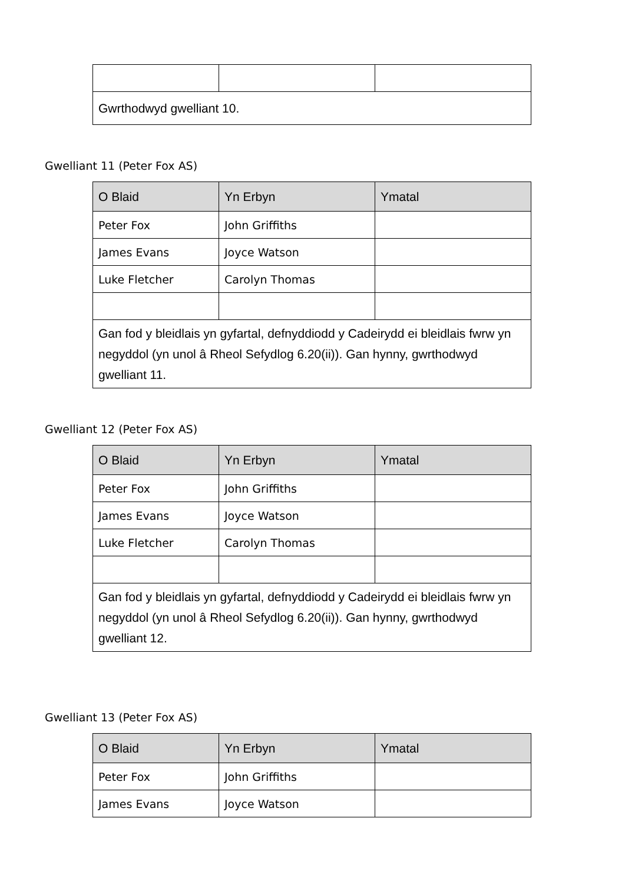| Gwrthodwyd gwelliant 10. | | |
Gwelliant 11 (Peter Fox AS)
| O Blaid | Yn Erbyn | Ymatal |
| --- | --- | --- |
| Peter Fox | John Griffiths | |
| James Evans | Joyce Watson | |
| Luke Fletcher | Carolyn Thomas | |
| Gan fod y bleidlais yn gyfartal, defnyddiodd y Cadeirydd ei bleidlais fwrw yn negyddol (yn unol â Rheol Sefydlog 6.20(ii)). Gan hynny, gwrthodwyd gwelliant 11. | | |
Gwelliant 12 (Peter Fox AS)
| O Blaid | Yn Erbyn | Ymatal |
| --- | --- | --- |
| Peter Fox | John Griffiths | |
| James Evans | Joyce Watson | |
| Luke Fletcher | Carolyn Thomas | |
| Gan fod y bleidlais yn gyfartal, defnyddiodd y Cadeirydd ei bleidlais fwrw yn negyddol (yn unol â Rheol Sefydlog 6.20(ii)). Gan hynny, gwrthodwyd gwelliant 12. | | |
Gwelliant 13 (Peter Fox AS)
| O Blaid | Yn Erbyn | Ymatal |
| --- | --- | --- |
| Peter Fox | John Griffiths | |
| James Evans | Joyce Watson | |